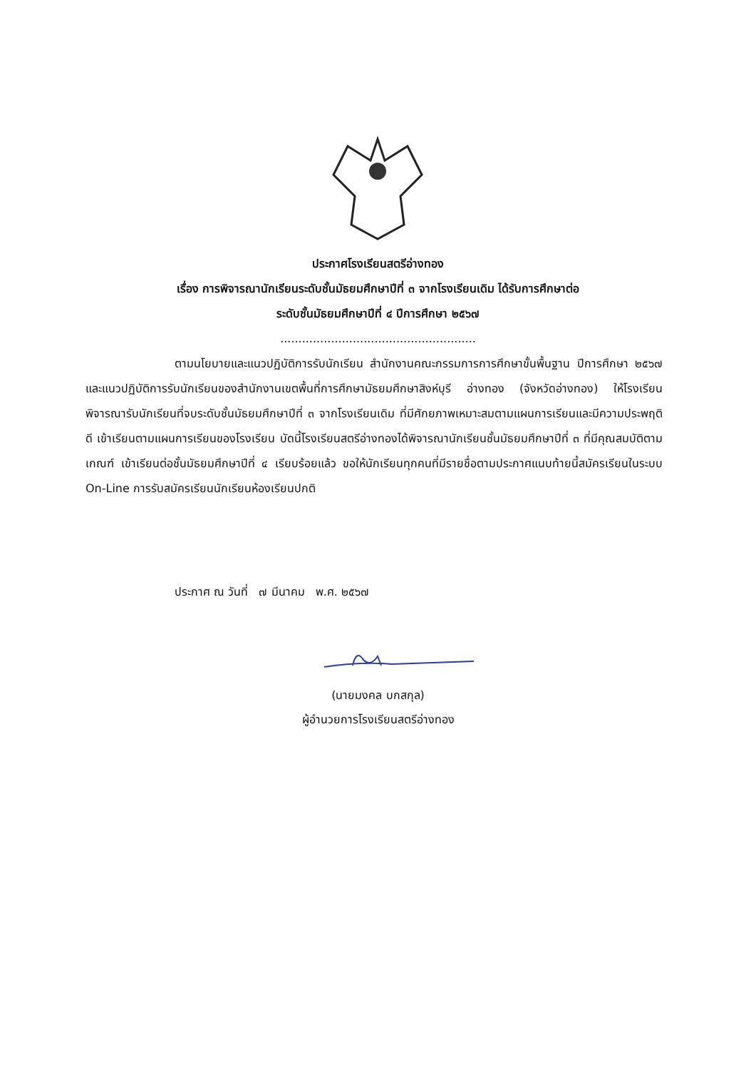ประกาศโรงเรียนสตรีอ่างทอง
เรื่อง การพิจารณานักเรียนระดับชั้นมัธยมศึกษาปีที่ ๓ จากโรงเรียนเดิม ได้รับการศึกษาต่อ
ระดับชั้นมัธยมศึกษาปีที่ ๔ ปีการศึกษา ๒๕๖๗
......................................................
ตามนโยบายและแนวปฏิบัติการรับนักเรียน สำนักงานคณะกรรมการการศึกษาขั้นพื้นฐาน ปีการศึกษา ๒๕๖๗ และแนวปฏิบัติการรับนักเรียนของสำนักงานเขตพื้นที่การศึกษามัธยมศึกษาสิงห์บุรี อ่างทอง (จังหวัดอ่างทอง) ให้โรงเรียนพิจารณารับนักเรียนที่จบระดับชั้นมัธยมศึกษาปีที่ ๓ จากโรงเรียนเดิม ที่มีศักยภาพเหมาะสมตามแผนการเรียนและมีความประพฤติดี เข้าเรียนตามแผนการเรียนของโรงเรียน บัดนี้โรงเรียนสตรีอ่างทองได้พิจารณานักเรียนชั้นมัธยมศึกษาปีที่ ๓ ที่มีคุณสมบัติตามเกณฑ์ เข้าเรียนต่อชั้นมัธยมศึกษาปีที่ ๔ เรียบร้อยแล้ว ขอให้นักเรียนทุกคนที่มีรายชื่อตามประกาศแนบท้ายนี้สมัครเรียนในระบบ On-Line การรับสมัครเรียนนักเรียนห้องเรียนปกติ
ประกาศ ณ วันที่ ๗ มีนาคม พ.ศ. ๒๕๖๗
(นายมงคล บกสกุล)
ผู้อำนวยการโรงเรียนสตรีอ่างทอง